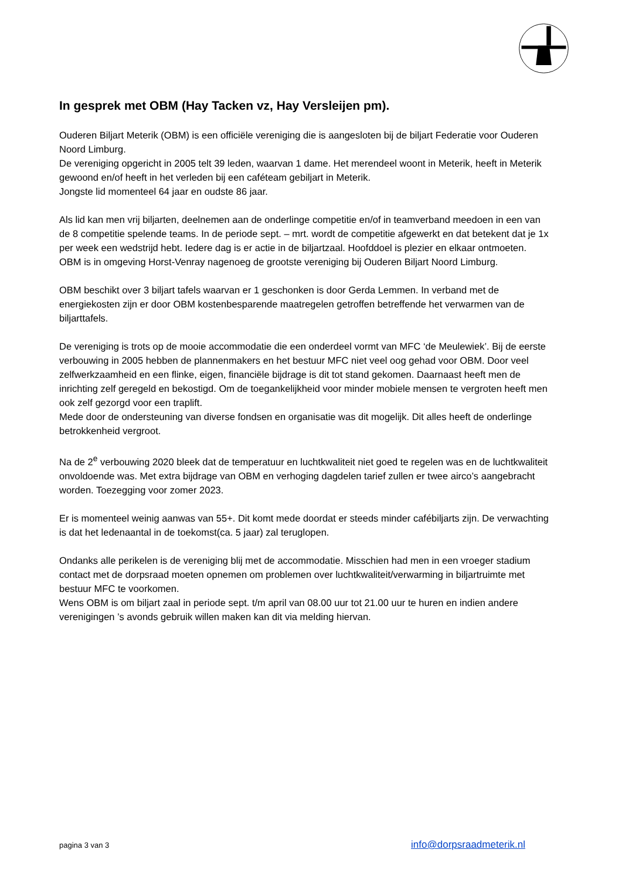In gesprek met OBM (Hay Tacken vz, Hay Versleijen pm).
Ouderen Biljart Meterik (OBM) is een officiële vereniging die is aangesloten bij de biljart Federatie voor Ouderen Noord Limburg.
De vereniging opgericht in 2005 telt 39 leden, waarvan 1 dame. Het merendeel woont in Meterik, heeft in Meterik gewoond en/of heeft in het verleden bij een caféteam gebiljart in Meterik.
Jongste lid momenteel 64 jaar en oudste 86 jaar.
Als lid kan men vrij biljarten, deelnemen aan de onderlinge competitie en/of in teamverband meedoen in een van de 8 competitie spelende teams. In de periode sept. – mrt. wordt de competitie afgewerkt en dat betekent dat je 1x per week een wedstrijd hebt. Iedere dag is er actie in de biljartzaal. Hoofddoel is plezier en elkaar ontmoeten.
OBM is in omgeving Horst-Venray nagenoeg de grootste vereniging bij Ouderen Biljart Noord Limburg.
OBM beschikt over 3 biljart tafels waarvan er 1 geschonken is door Gerda Lemmen. In verband met de energiekosten zijn er door OBM kostenbesparende maatregelen getroffen betreffende het verwarmen van de biljarttafels.
De vereniging is trots op de mooie accommodatie die een onderdeel vormt van MFC ‘de Meulewiek’. Bij de eerste verbouwing in 2005 hebben de plannenmakers en het bestuur MFC niet veel oog gehad voor OBM. Door veel zelfwerkzaamheid en een flinke, eigen, financiële bijdrage is dit tot stand gekomen. Daarnaast heeft men de inrichting zelf geregeld en bekostigd. Om de toegankelijkheid voor minder mobiele mensen te vergroten heeft men ook zelf gezorgd voor een traplift.
Mede door de ondersteuning van diverse fondsen en organisatie was dit mogelijk. Dit alles heeft de onderlinge betrokkenheid vergroot.
Na de 2<sup>e</sup> verbouwing 2020 bleek dat de temperatuur en luchtkwaliteit niet goed te regelen was en de luchtkwaliteit onvoldoende was. Met extra bijdrage van OBM en verhoging dagdelen tarief zullen er twee airco’s aangebracht worden. Toezegging voor zomer 2023.
Er is momenteel weinig aanwas van 55+. Dit komt mede doordat er steeds minder cafébiljarts zijn. De verwachting is dat het ledenaantal in de toekomst(ca. 5 jaar) zal teruglopen.
Ondanks alle perikelen is de vereniging blij met de accommodatie. Misschien had men in een vroeger stadium contact met de dorpsraad moeten opnemen om problemen over luchtkwaliteit/verwarming in biljartruimte met bestuur MFC te voorkomen.
Wens OBM is om biljart zaal in periode sept. t/m april van 08.00 uur tot 21.00 uur te huren en indien andere verenigingen ’s avonds gebruik willen maken kan dit via melding hiervan.
pagina 3 van 3 info@dorpsraadmeterik.nl